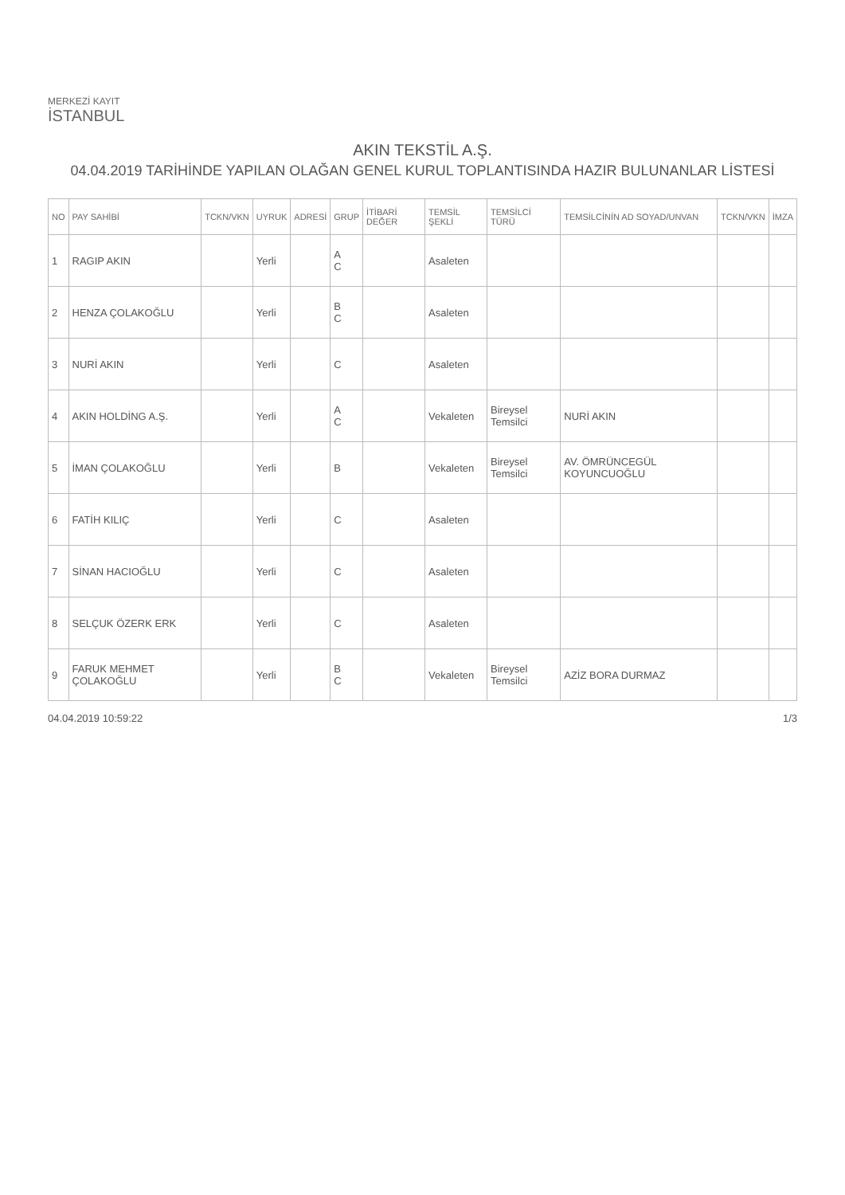MERKEZİ KAYIT
İSTANBUL
AKIN TEKSTİL A.Ş.
04.04.2019 TARİHİNDE YAPILAN OLAĞAN GENEL KURUL TOPLANTISINDA HAZIR BULUNANLAR LİSTESİ
| NO | PAY SAHİBİ | TCKN/VKN | UYRUK | ADRESİ | GRUP | İTİBARİ DEĞER | TEMSİL ŞEKLİ | TEMSİLCİ TÜRÜ | TEMSİLCİNİN AD SOYAD/UNVAN | TCKN/VKN | İMZA |
| --- | --- | --- | --- | --- | --- | --- | --- | --- | --- | --- | --- |
| 1 | RAGIP AKIN | | Yerli | | A C | | Asaleten | | | | |
| 2 | HENZA ÇOLAKOĞLU | | Yerli | | B C | | Asaleten | | | | |
| 3 | NURİ AKIN | | Yerli | | C | | Asaleten | | | | |
| 4 | AKIN HOLDİNG A.Ş. | | Yerli | | A C | | Vekaleten | Bireysel Temsilci | NURİ AKIN | | |
| 5 | İMAN ÇOLAKOĞLU | | Yerli | | B | | Vekaleten | Bireysel Temsilci | AV. ÖMRÜNCEGÜL KOYUNCUOĞLU | | |
| 6 | FATİH KILIÇ | | Yerli | | C | | Asaleten | | | | |
| 7 | SİNAN HACIOĞLU | | Yerli | | C | | Asaleten | | | | |
| 8 | SELÇUK ÖZERK ERK | | Yerli | | C | | Asaleten | | | | |
| 9 | FARUK MEHMET ÇOLAKOĞLU | | Yerli | | B C | | Vekaleten | Bireysel Temsilci | AZİZ BORA DURMAZ | | |
04.04.2019 10:59:22 1/3